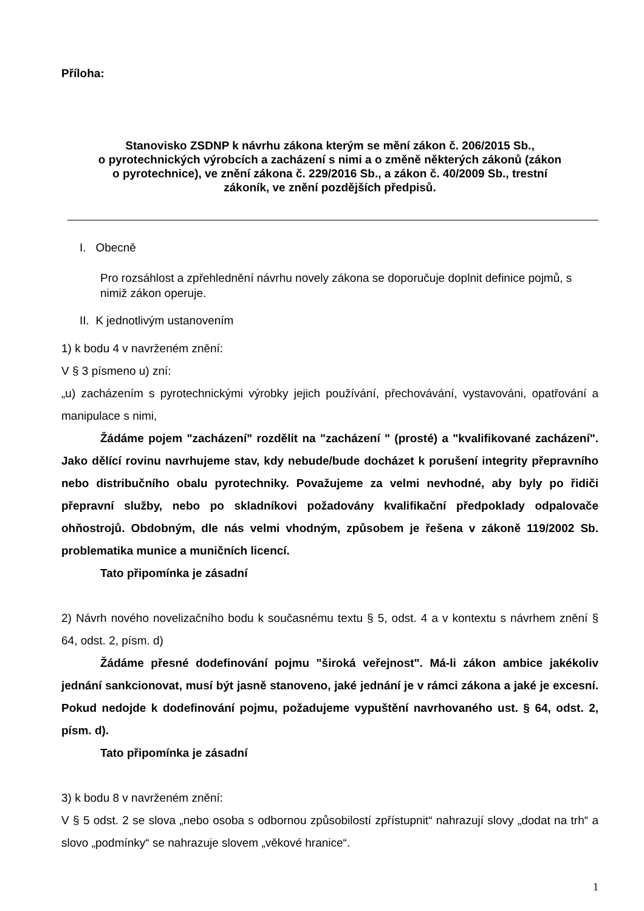Příloha:
Stanovisko ZSDNP k návrhu zákona kterým se mění zákon č. 206/2015 Sb.,
o pyrotechnických výrobcích a zacházení s nimi a o změně některých zákonů (zákon
o pyrotechnice), ve znění zákona č. 229/2016 Sb., a zákon č. 40/2009 Sb., trestní
zákoník, ve znění pozdějších předpisů.
I. Obecně
Pro rozsáhlost a zpřehlednění návrhu novely zákona se doporučuje doplnit definice pojmů, s nimiž zákon operuje.
II. K jednotlivým ustanovením
1) k bodu 4 v navrženém znění:
V § 3 písmeno u) zní:
„u) zacházením s pyrotechnickými výrobky jejich používání, přechovávání, vystavováni, opatřování a manipulace s nimi,
Žádáme pojem "zacházení" rozdělit na "zacházení " (prosté) a "kvalifikované zacházení". Jako dělící rovinu navrhujeme stav, kdy nebude/bude docházet k porušení integrity přepravního nebo distribučního obalu pyrotechniky. Považujeme za velmi nevhodné, aby byly po řidiči přepravní služby, nebo po skladníkovi požadovány kvalifikační předpoklady odpalovače ohňostrojů. Obdobným, dle nás velmi vhodným, způsobem je řešena v zákoně 119/2002 Sb. problematika munice a muničních licencí.
Tato připomínka je zásadní
2) Návrh nového novelizačního bodu k současnému textu § 5, odst. 4 a v kontextu s návrhem znění § 64, odst. 2, písm. d)
Žádáme přesné dodefinování pojmu "široká veřejnost". Má-li zákon ambice jakékoliv jednání sankcionovat, musí být jasně stanoveno, jaké jednání je v rámci zákona a jaké je excesní. Pokud nedojde k dodefinování pojmu, požadujeme vypuštění navrhovaného ust. § 64, odst. 2, písm. d).
Tato připomínka je zásadní
3) k bodu 8 v navrženém znění:
V § 5 odst. 2 se slova „nebo osoba s odbornou způsobilostí zpřístupnit“ nahrazují slovy „dodat na trh“ a slovo „podmínky“ se nahrazuje slovem „věkové hranice“.
1